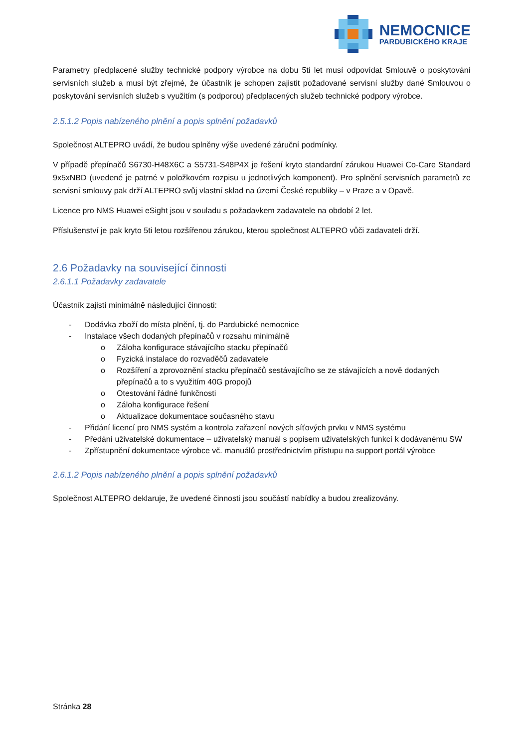NEMOCNICE
PARDUBICKÉHO KRAJE
Parametry předplacené služby technické podpory výrobce na dobu 5ti let musí odpovídat Smlouvě o poskytování servisních služeb a musí být zřejmé, že účastník je schopen zajistit požadované servisní služby dané Smlouvou o poskytování servisních služeb s využitím (s podporou) předplacených služeb technické podpory výrobce.
2.5.1.2 Popis nabízeného plnění a popis splnění požadavků
Společnost ALTEPRO uvádí, že budou splněny výše uvedené záruční podmínky.
V případě přepínačů S6730-H48X6C a S5731-S48P4X je řešení kryto standardní zárukou Huawei Co-Care Standard 9x5xNBD (uvedené je patrné v položkovém rozpisu u jednotlivých komponent). Pro splnění servisních parametrů ze servisní smlouvy pak drží ALTEPRO svůj vlastní sklad na území České republiky – v Praze a v Opavě.
Licence pro NMS Huawei eSight jsou v souladu s požadavkem zadavatele na období 2 let.
Příslušenství je pak kryto 5ti letou rozšířenou zárukou, kterou společnost ALTEPRO vůči zadavateli drží.
2.6 Požadavky na související činnosti
2.6.1.1 Požadavky zadavatele
Účastník zajistí minimálně následující činnosti:
- Dodávka zboží do místa plnění, tj. do Pardubické nemocnice
- Instalace všech dodaných přepínačů v rozsahu minimálně
o Záloha konfigurace stávajícího stacku přepínačů
o Fyzická instalace do rozvaděčů zadavatele
o Rozšíření a zprovoznění stacku přepínačů sestávajícího se ze stávajících a nově dodaných přepínačů a to s využitím 40G propojů
o Otestování řádné funkčnosti
o Záloha konfigurace řešení
o Aktualizace dokumentace současného stavu
- Přidání licencí pro NMS systém a kontrola zařazení nových síťových prvku v NMS systému
- Předání uživatelské dokumentace – uživatelský manuál s popisem uživatelských funkcí k dodávanému SW
- Zpřístupnění dokumentace výrobce vč. manuálů prostřednictvím přístupu na support portál výrobce
2.6.1.2 Popis nabízeného plnění a popis splnění požadavků
Společnost ALTEPRO deklaruje, že uvedené činnosti jsou součástí nabídky a budou zrealizovány.
Stránka 28